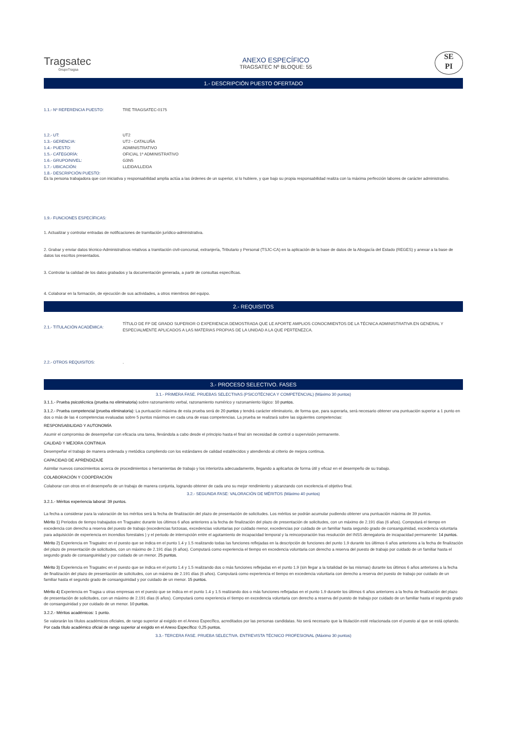Tragsatec
GrupoTragsa
ANEXO ESPECÍFICO
TRAGSATEC Nº BLOQUE: 55
SE
PI
1.- DESCRIPCIÓN PUESTO OFERTADO
1.1.- Nº REFERENCIA PUESTO: TRE TRAGSATEC-0175
1.2.- UT: UT2
1.3.- GERENCIA: UT2 - CATALUÑA
1.4.- PUESTO: ADMINISTRATIVO
1.5.- CATEGORÍA: OFICIAL 1ª ADMINISTRATIVO
1.6.- GRUPO/NIVEL: G3N5
1.7.- UBICACIÓN: LLEIDA/LLEIDA
1.8.- DESCRIPCIÓN PUESTO:
Es la persona trabajadora que con iniciativa y responsabilidad amplia actúa a las órdenes de un superior, si lo hubiere, y que bajo su propia responsabilidad realiza con la máxima perfección labores de carácter administrativo.
1.9.- FUNCIONES ESPECÍFICAS:
1. Actualizar y controlar entradas de notificaciones de tramitación jurídico-administrativa.
2. Grabar y enviar datos técnico-Administrativos relativos a tramitación civil-concursal, extranjería, Tributario y Personal (TSJC-CA) en la aplicación de la base de datos de la Abogacía del Estado (REGES) y anexar a la base de datos los escritos presentados.
3. Controlar la calidad de los datos grabados y la documentación generada, a partir de consultas específicas.
4. Colaborar en la formación, de ejecución de sus actividades, a otros miembros del equipo.
2.- REQUISITOS
2.1.- TITULACIÓN ACADÉMICA:
TÍTULO DE FP DE GRADO SUPERIOR O EXPERIENCIA DEMOSTRADA QUE LE APORTE AMPLIOS CONOCIMIENTOS DE LA TÉCNICA ADMINISTRATIVA EN GENERAL Y ESPECIALMENTE APLICADOS A LAS MATERIAS PROPIAS DE LA UNIDAD A LA QUE PERTENEZCA.
2.2.- OTROS REQUISITOS: .
3.- PROCESO SELECTIVO. FASES
3.1.- PRIMERA FASE. PRUEBAS SELECTIVAS (PSICOTÉCNICA Y COMPETENCIAL) (Máximo 30 puntos)
3.1.1.- Prueba psicotécnica (prueba no eliminatoria) sobre razonamiento verbal, razonamiento numérico y razonamiento lógico: 10 puntos.
3.1.2.- Prueba competencial (prueba eliminatoria): La puntuación máxima de esta prueba será de 20 puntos y tendrá carácter eliminatorio, de forma que, para superarla, será necesario obtener una puntuación superior a 1 punto en dos o más de las 4 competencias evaluadas sobre 5 puntos máximos en cada una de esas competencias. La prueba se realizará sobre las siguientes competencias:
RESPONSABILIDAD Y AUTONOMÍA
Asumir el compromiso de desempeñar con eficacia una tarea, llevándola a cabo desde el principio hasta el final sin necesidad de control o supervisión permanente.
CALIDAD Y MEJORA CONTINUA
Desempeñar el trabajo de manera ordenada y metódica cumpliendo con los estándares de calidad establecidos y atendiendo al criterio de mejora continua.
CAPACIDAD DE APRENDIZAJE
Asimilar nuevos conocimientos acerca de procedimientos o herramientas de trabajo y los interioriza adecuadamente, llegando a aplicarlos de forma útil y eficaz en el desempeño de su trabajo.
COLABORACIÓN Y COOPERACIÓN
Colaborar con otros en el desempeño de un trabajo de manera conjunta, logrando obtener de cada uno su mejor rendimiento y alcanzando con excelencia el objetivo final.
3.2.- SEGUNDA FASE: VALORACIÓN DE MÉRITOS (Máximo 40 puntos)
3.2.1.- Méritos experiencia laboral: 39 puntos.
La fecha a considerar para la valoración de los méritos será la fecha de finalización del plazo de presentación de solicitudes. Los méritos se podrán acumular pudiendo obtener una puntuación máxima de 39 puntos.
Mérito 1) Periodos de tiempo trabajados en Tragsatec durante los últimos 6 años anteriores a la fecha de finalización del plazo de presentación de solicitudes, con un máximo de 2.191 días (6 años). Computará el tiempo en excedencia con derecho a reserva del puesto de trabajo (excedencias forzosas, excedencias voluntarias por cuidado menor, excedencias por cuidado de un familiar hasta segundo grado de consanguinidad, excedencia voluntaria para adquisición de experiencia en incendios forestales ) y el periodo de interrupción entre el agotamiento de incapacidad temporal y la reincorporación tras resolución del INSS denegatoria de incapacidad permanente: 14 puntos.
Mérito 2) Experiencia en Tragsatec en el puesto que se indica en el punto 1.4 y 1.5 realizando todas las funciones reflejadas en la descripción de funciones del punto 1.9 durante los últimos 6 años anteriores a la fecha de finalización del plazo de presentación de solicitudes, con un máximo de 2.191 días (6 años). Computará como experiencia el tiempo en excedencia voluntaria con derecho a reserva del puesto de trabajo por cuidado de un familiar hasta el segundo grado de consanguinidad y por cuidado de un menor. 25 puntos.
Mérito 3) Experiencia en Tragsatec en el puesto que se indica en el punto 1.4 y 1.5 realizando dos o más funciones reflejadas en el punto 1.9 (sin llegar a la totalidad de las mismas) durante los últimos 6 años anteriores a la fecha de finalización del plazo de presentación de solicitudes, con un máximo de 2.191 días (6 años). Computará como experiencia el tiempo en excedencia voluntaria con derecho a reserva del puesto de trabajo por cuidado de un familiar hasta el segundo grado de consanguinidad y por cuidado de un menor. 15 puntos.
Mérito 4) Experiencia en Tragsa u otras empresas en el puesto que se indica en el punto 1.4 y 1.5 realizando dos o más funciones reflejadas en el punto 1.9 durante los últimos 6 años anteriores a la fecha de finalización del plazo de presentación de solicitudes, con un máximo de 2.191 días (6 años). Computará como experiencia el tiempo en excedencia voluntaria con derecho a reserva del puesto de trabajo por cuidado de un familiar hasta el segundo grado de consanguinidad y por cuidado de un menor. 10 puntos.
3.2.2.- Méritos académicos: 1 punto.
Se valorarán los títulos académicos oficiales, de rango superior al exigido en el Anexo Específico, acreditados por las personas candidatas. No será necesario que la titulación esté relacionada con el puesto al que se está optando. Por cada título académico oficial de rango superior al exigido en el Anexo Específico: 0,25 puntos.
3.3.- TERCERA FASE. PRUEBA SELECTIVA. ENTREVISTA TÉCNICO PROFESIONAL (Máximo 30 puntos)